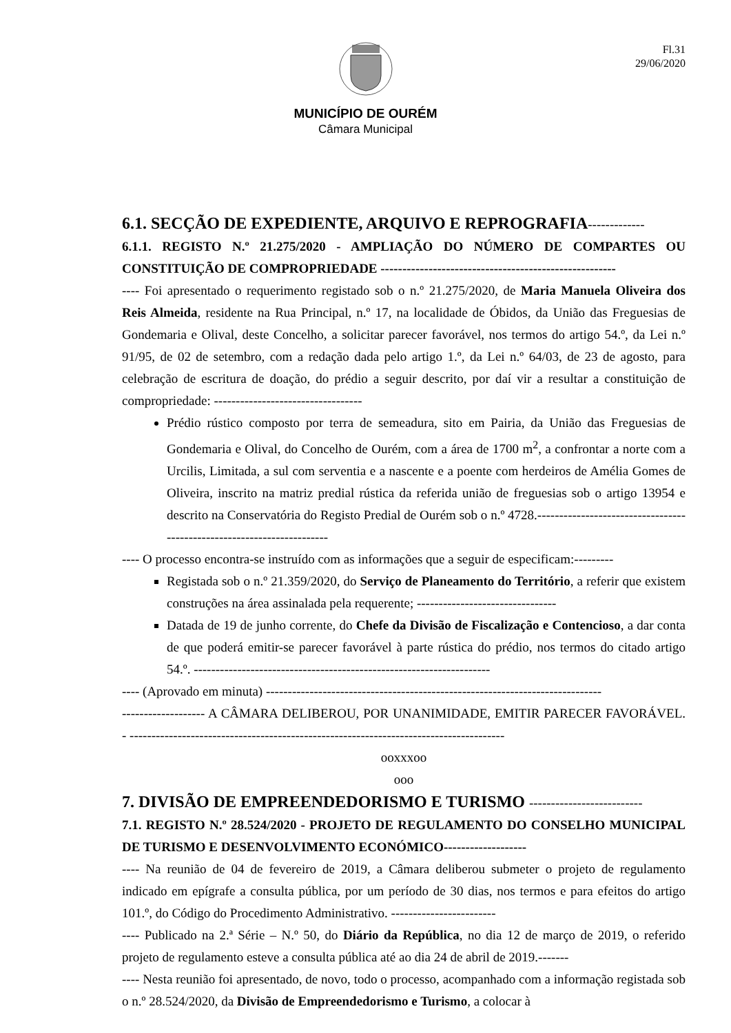Fl.31
29/06/2020
MUNICÍPIO DE OURÉM
Câmara Municipal
6.1. SECÇÃO DE EXPEDIENTE, ARQUIVO E REPROGRAFIA-------------
6.1.1. REGISTO N.º 21.275/2020 - AMPLIAÇÃO DO NÚMERO DE COMPARTES OU CONSTITUIÇÃO DE COMPROPRIEDADE ------------------------------------------------------
---- Foi apresentado o requerimento registado sob o n.º 21.275/2020, de Maria Manuela Oliveira dos Reis Almeida, residente na Rua Principal, n.º 17, na localidade de Óbidos, da União das Freguesias de Gondemaria e Olival, deste Concelho, a solicitar parecer favorável, nos termos do artigo 54.º, da Lei n.º 91/95, de 02 de setembro, com a redação dada pelo artigo 1.º, da Lei n.º 64/03, de 23 de agosto, para celebração de escritura de doação, do prédio a seguir descrito, por daí vir a resultar a constituição de compropriedade: ----------------------------------
Prédio rústico composto por terra de semeadura, sito em Pairia, da União das Freguesias de Gondemaria e Olival, do Concelho de Ourém, com a área de 1700 m<sup>2</sup>, a confrontar a norte com a Urcilis, Limitada, a sul com serventia e a nascente e a poente com herdeiros de Amélia Gomes de Oliveira, inscrito na matriz predial rústica da referida união de freguesias sob o artigo 13954 e descrito na Conservatória do Registo Predial de Ourém sob o n.º 4728.-----------------------------------------------------------------------
---- O processo encontra-se instruído com as informações que a seguir de especificam:---------
Registada sob o n.º 21.359/2020, do Serviço de Planeamento do Território, a referir que existem construções na área assinalada pela requerente; --------------------------------
Datada de 19 de junho corrente, do Chefe da Divisão de Fiscalização e Contencioso, a dar conta de que poderá emitir-se parecer favorável à parte rústica do prédio, nos termos do citado artigo 54.º. --------------------------------------------------------------------
---- (Aprovado em minuta) -----------------------------------------------------------------------------
------------------- A CÂMARA DELIBEROU, POR UNANIMIDADE, EMITIR PARECER FAVORÁVEL. - --------------------------------------------------------------------------------------
ooxxxoo
ooo
7. DIVISÃO DE EMPREENDEDORISMO E TURISMO --------------------------
7.1. REGISTO N.º 28.524/2020 - PROJETO DE REGULAMENTO DO CONSELHO MUNICIPAL DE TURISMO E DESENVOLVIMENTO ECONÓMICO-------------------
---- Na reunião de 04 de fevereiro de 2019, a Câmara deliberou submeter o projeto de regulamento indicado em epígrafe a consulta pública, por um período de 30 dias, nos termos e para efeitos do artigo 101.º, do Código do Procedimento Administrativo. ------------------------
---- Publicado na 2.ª Série – N.º 50, do Diário da República, no dia 12 de março de 2019, o referido projeto de regulamento esteve a consulta pública até ao dia 24 de abril de 2019.-------
---- Nesta reunião foi apresentado, de novo, todo o processo, acompanhado com a informação registada sob o n.º 28.524/2020, da Divisão de Empreendedorismo e Turismo, a colocar à